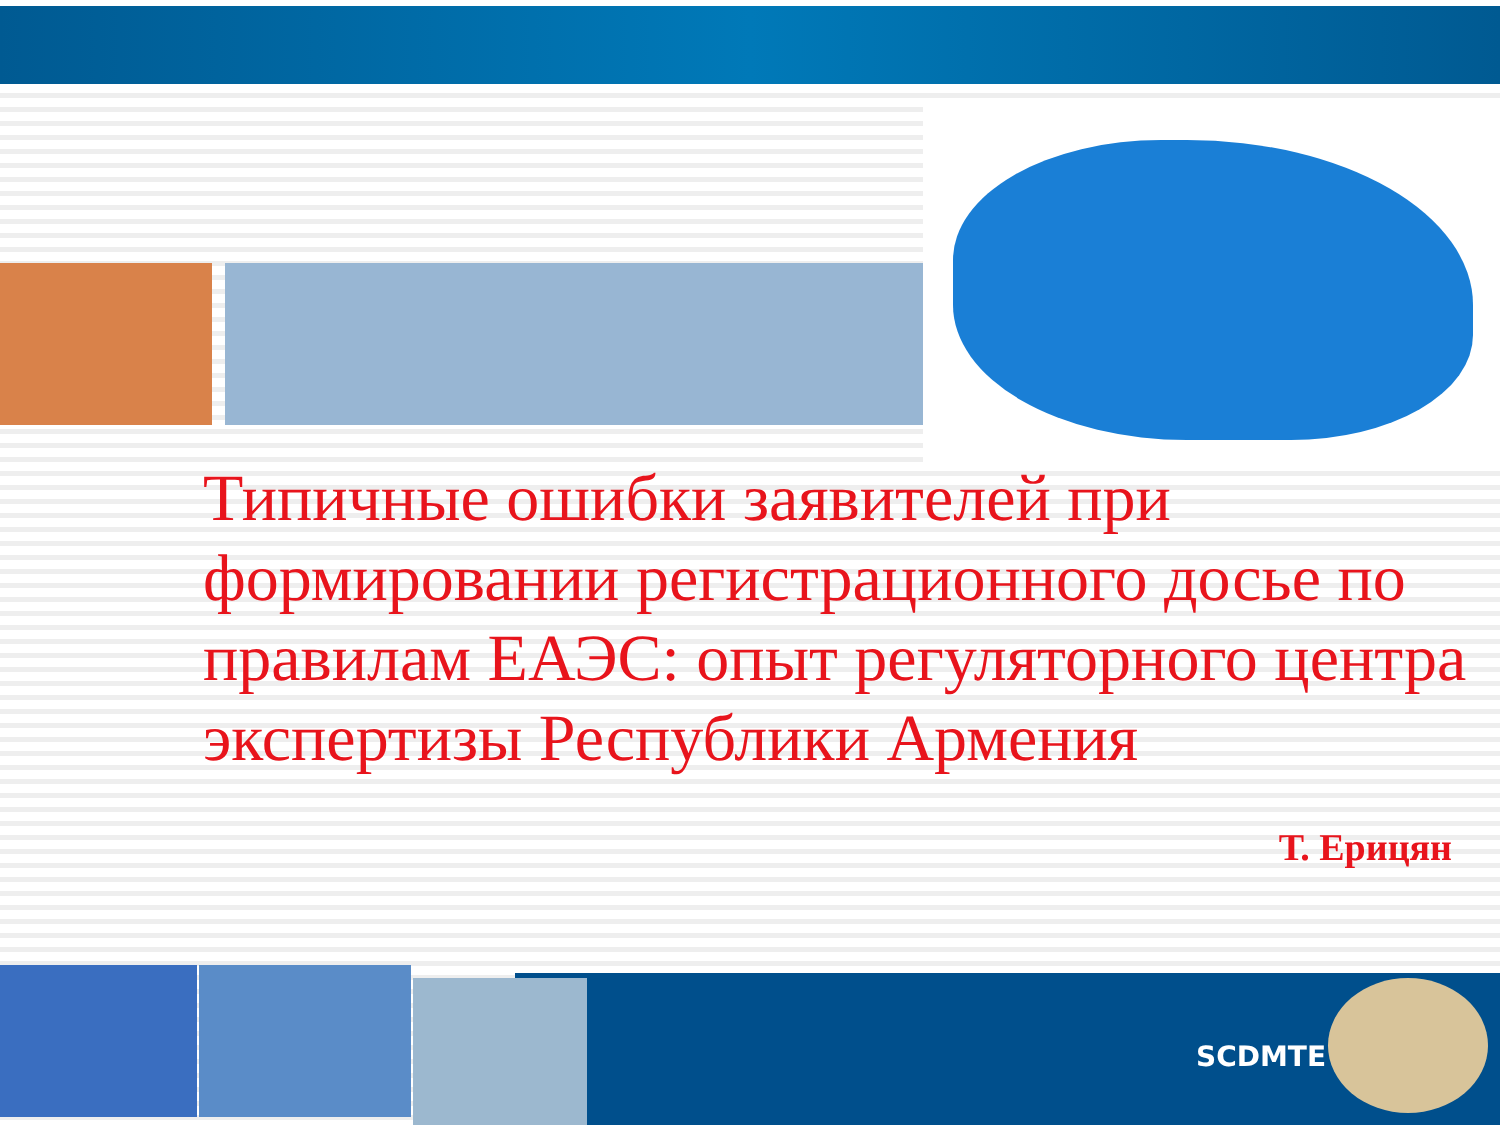Типичные ошибки заявителей при формировании регистрационного досье по правилам ЕАЭС: опыт регуляторного центра экспертизы Республики Армения
Т. Ерицян
SCDMTE